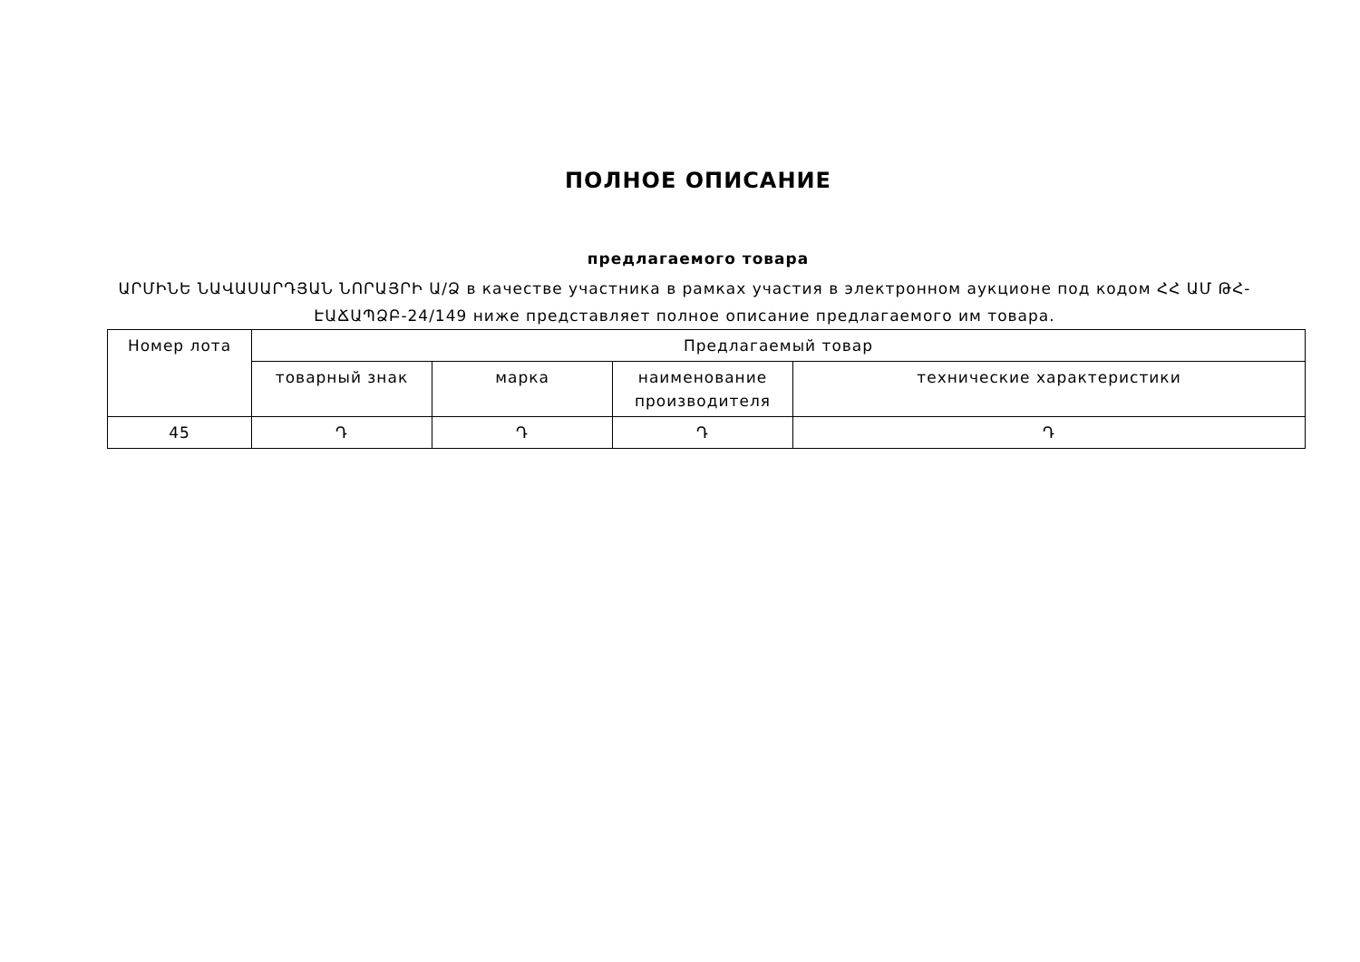ПОЛНОЕ ОПИСАНИЕ
предлагаемого товара
ԱՐՄԻՆԵ ՆԱՎԱՍԱՐԴՅԱՆ ՆՈՐԱՅՐԻ Ա/Ձ в качестве участника в рамках участия в электронном аукционе под кодом ՀՀ ԱՄ ԹՀ-ԷԱՃԱՊՁԲ-24/149 ниже представляет полное описание предлагаемого им товара.
| Номер лота | Предлагаемый товар | | | |
| --- | --- | --- | --- | --- |
| | товарный знак | марка | наименование производителя | технические характеристики |
| 45 | Դ | Դ | Դ | Դ |